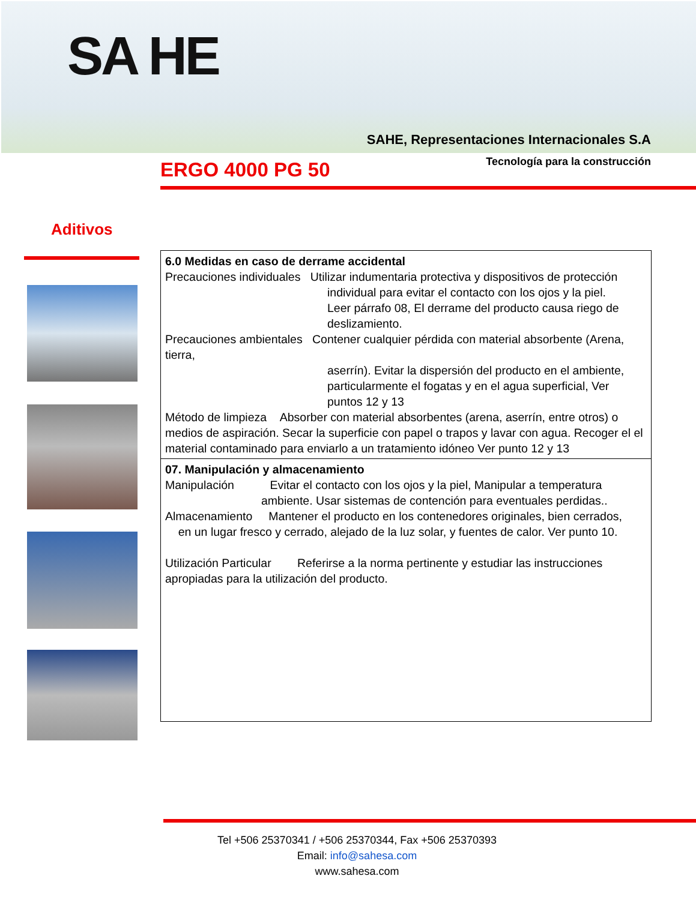SA HE
SAHE, Representaciones Internacionales S.A
Tecnología para la construcción
ERGO 4000 PG 50
Aditivos
6.0 Medidas en caso de derrame accidental
Precauciones individuales Utilizar indumentaria protectiva y dispositivos de protección
individual para evitar el contacto con los ojos y la piel.
Leer párrafo 08, El derrame del producto causa riego de deslizamiento.
Precauciones ambientales Contener cualquier pérdida con material absorbente (Arena, tierra,
aserrín). Evitar la dispersión del producto en el ambiente, particularmente el fogatas y en el agua superficial, Ver puntos 12 y 13
Método de limpieza Absorber con material absorbentes (arena, aserrín, entre otros) o medios de aspiración. Secar la superficie con papel o trapos y lavar con agua. Recoger el el material contaminado para enviarlo a un tratamiento idóneo Ver punto 12 y 13
07. Manipulación y almacenamiento
Manipulación Evitar el contacto con los ojos y la piel, Manipular a temperatura
ambiente. Usar sistemas de contención para eventuales perdidas..
Almacenamiento Mantener el producto en los contenedores originales, bien cerrados, en un lugar fresco y cerrado, alejado de la luz solar, y fuentes de calor. Ver punto 10.
Utilización Particular Referirse a la norma pertinente y estudiar las instrucciones apropiadas para la utilización del producto.
Tel +506 25370341 / +506 25370344, Fax +506 25370393
Email: info@sahesa.com
www.sahesa.com